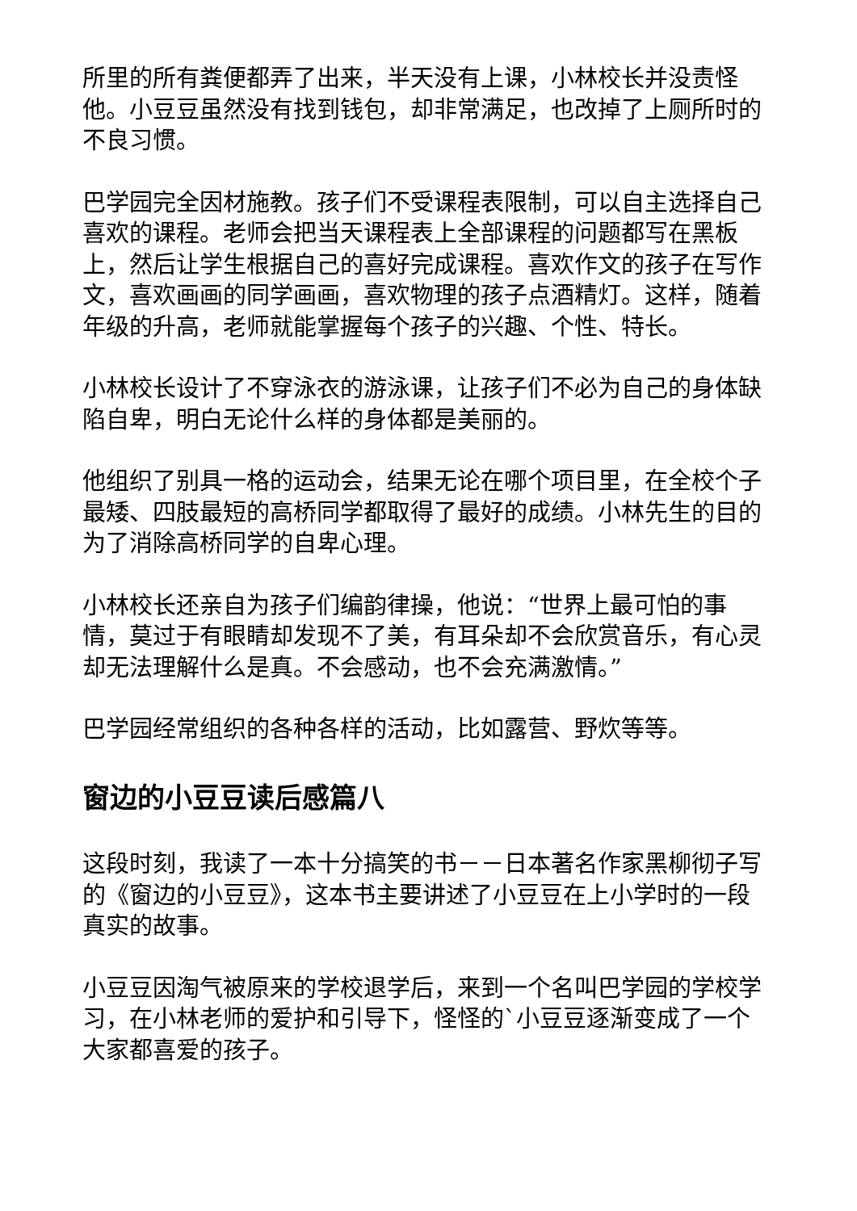所里的所有粪便都弄了出来，半天没有上课，小林校长并没责怪他。小豆豆虽然没有找到钱包，却非常满足，也改掉了上厕所时的不良习惯。
巴学园完全因材施教。孩子们不受课程表限制，可以自主选择自己喜欢的课程。老师会把当天课程表上全部课程的问题都写在黑板上，然后让学生根据自己的喜好完成课程。喜欢作文的孩子在写作文，喜欢画画的同学画画，喜欢物理的孩子点酒精灯。这样，随着年级的升高，老师就能掌握每个孩子的兴趣、个性、特长。
小林校长设计了不穿泳衣的游泳课，让孩子们不必为自己的身体缺陷自卑，明白无论什么样的身体都是美丽的。
他组织了别具一格的运动会，结果无论在哪个项目里，在全校个子最矮、四肢最短的高桥同学都取得了最好的成绩。小林先生的目的为了消除高桥同学的自卑心理。
小林校长还亲自为孩子们编韵律操，他说：“世界上最可怕的事情，莫过于有眼睛却发现不了美，有耳朵却不会欣赏音乐，有心灵却无法理解什么是真。不会感动，也不会充满激情。”
巴学园经常组织的各种各样的活动，比如露营、野炊等等。
窗边的小豆豆读后感篇八
这段时刻，我读了一本十分搞笑的书－－日本著名作家黑柳彻子写的《窗边的小豆豆》，这本书主要讲述了小豆豆在上小学时的一段真实的故事。
小豆豆因淘气被原来的学校退学后，来到一个名叫巴学园的学校学习，在小林老师的爱护和引导下，怪怪的`小豆豆逐渐变成了一个大家都喜爱的孩子。